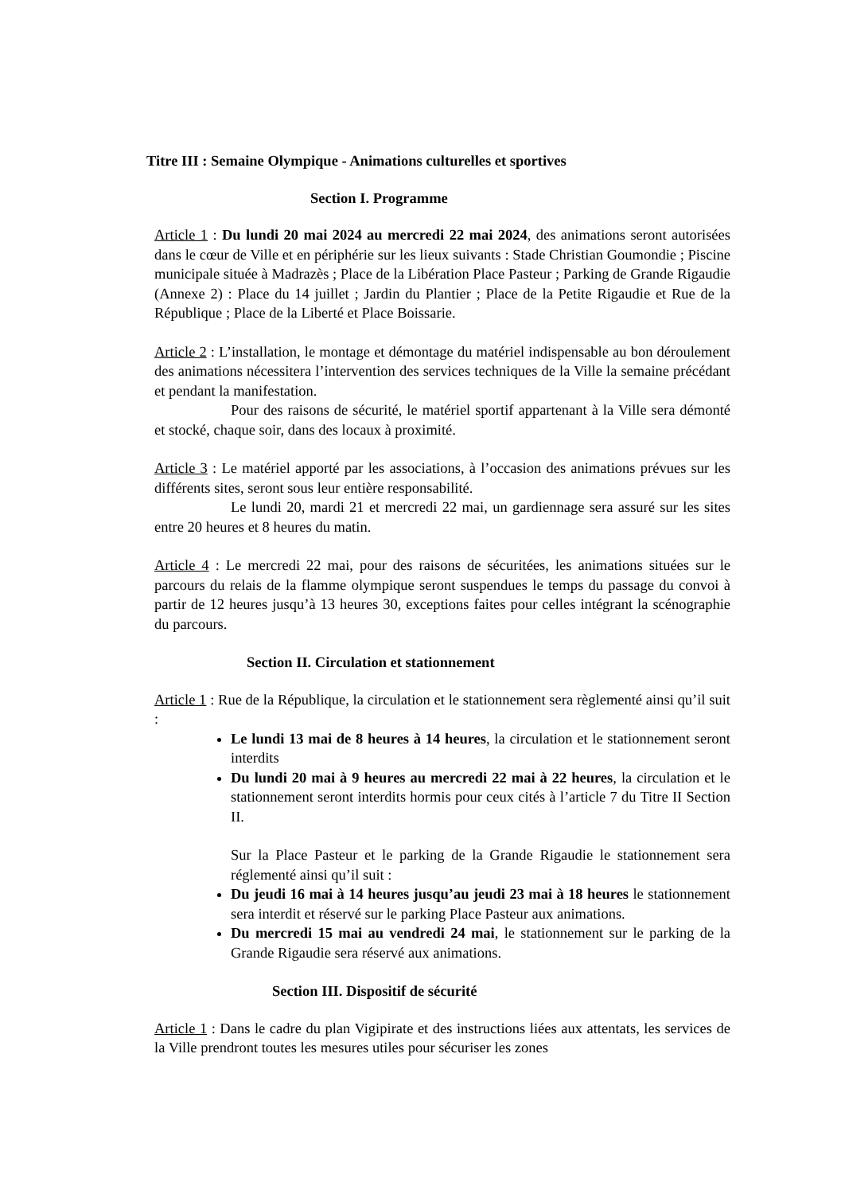Titre III : Semaine Olympique - Animations culturelles et sportives
Section I. Programme
Article 1 : Du lundi 20 mai 2024 au mercredi 22 mai 2024, des animations seront autorisées dans le cœur de Ville et en périphérie sur les lieux suivants : Stade Christian Goumondie ; Piscine municipale située à Madrazès ; Place de la Libération Place Pasteur ; Parking de Grande Rigaudie (Annexe 2) : Place du 14 juillet ; Jardin du Plantier ; Place de la Petite Rigaudie et Rue de la République ; Place de la Liberté et Place Boissarie.
Article 2 : L’installation, le montage et démontage du matériel indispensable au bon déroulement des animations nécessitera l’intervention des services techniques de la Ville la semaine précédant et pendant la manifestation.
Pour des raisons de sécurité, le matériel sportif appartenant à la Ville sera démonté et stocké, chaque soir, dans des locaux à proximité.
Article 3 : Le matériel apporté par les associations, à l’occasion des animations prévues sur les différents sites, seront sous leur entière responsabilité.
Le lundi 20, mardi 21 et mercredi 22 mai, un gardiennage sera assuré sur les sites entre 20 heures et 8 heures du matin.
Article 4 : Le mercredi 22 mai, pour des raisons de sécuritées, les animations situées sur le parcours du relais de la flamme olympique seront suspendues le temps du passage du convoi à partir de 12 heures jusqu’à 13 heures 30, exceptions faites pour celles intégrant la scénographie du parcours.
Section II. Circulation et stationnement
Article 1 : Rue de la République, la circulation et le stationnement sera règlementé ainsi qu’il suit :
Le lundi 13 mai de 8 heures à 14 heures, la circulation et le stationnement seront interdits
Du lundi 20 mai à 9 heures au mercredi 22 mai à 22 heures, la circulation et le stationnement seront interdits hormis pour ceux cités à l’article 7 du Titre II Section II.
Sur la Place Pasteur et le parking de la Grande Rigaudie le stationnement sera réglementé ainsi qu’il suit :
Du jeudi 16 mai à 14 heures jusqu’au jeudi 23 mai à 18 heures le stationnement sera interdit et réservé sur le parking Place Pasteur aux animations.
Du mercredi 15 mai au vendredi 24 mai, le stationnement sur le parking de la Grande Rigaudie sera réservé aux animations.
Section III. Dispositif de sécurité
Article 1 : Dans le cadre du plan Vigipirate et des instructions liées aux attentats, les services de la Ville prendront toutes les mesures utiles pour sécuriser les zones